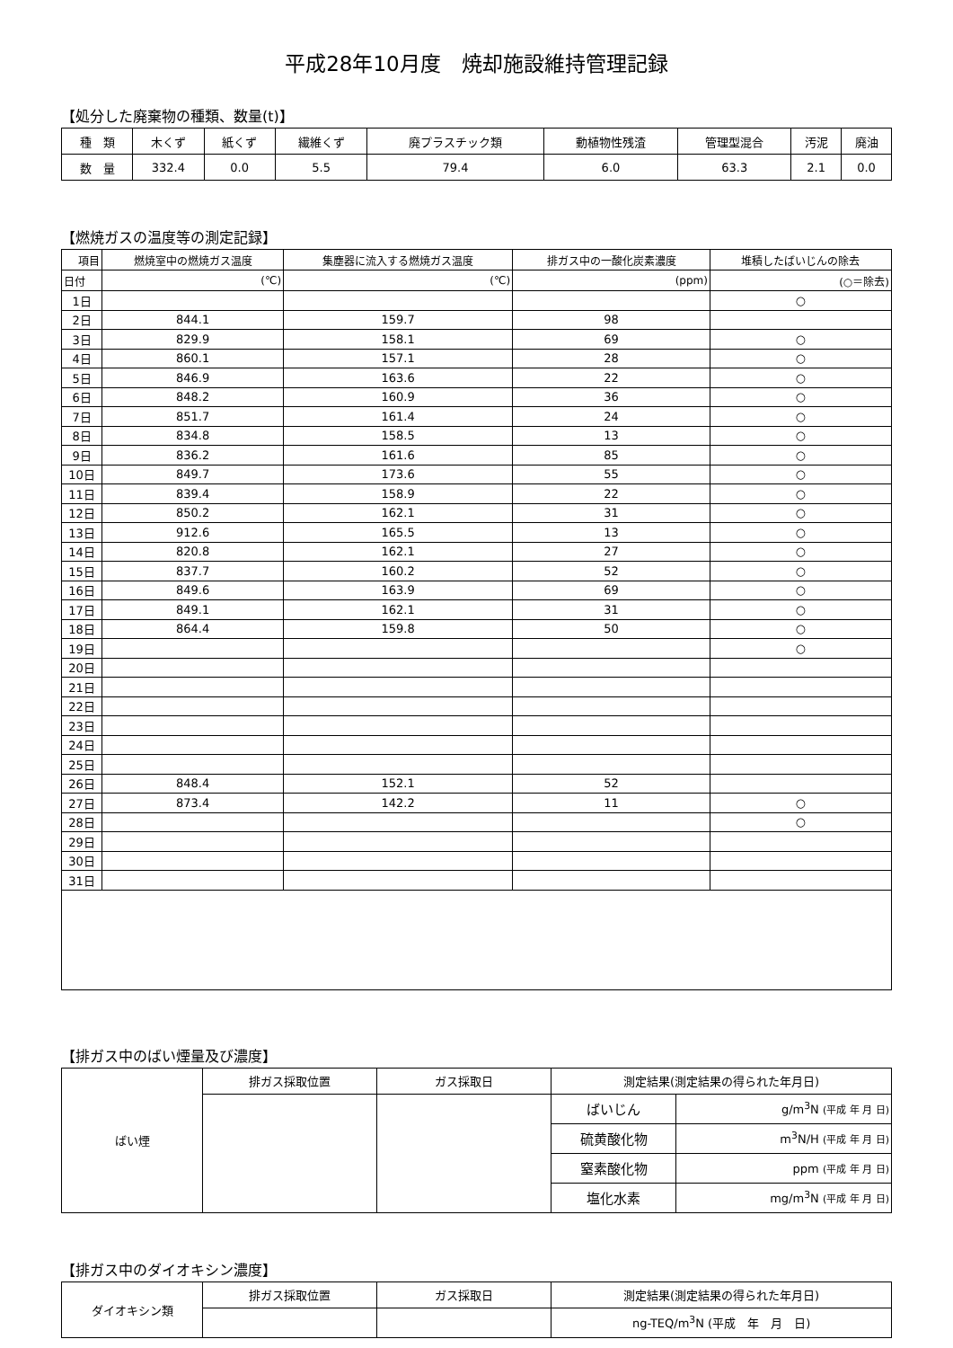平成28年10月度　焼却施設維持管理記録
【処分した廃棄物の種類、数量(t)】
| 種 類 | 木くず | 紙くず | 繊維くず | 廃プラスチック類 | 動植物性残渣 | 管理型混合 | 汚泥 | 廃油 |
| 数 量 | 332.4 | 0.0 | 5.5 | 79.4 | 6.0 | 63.3 | 2.1 | 0.0 |
【燃焼ガスの温度等の測定記録】
| 項目 | 燃焼室中の燃焼ガス温度 | 集塵器に流入する燃焼ガス温度 | 排ガス中の一酸化炭素濃度 | 堆積したばいじんの除去 |
| --- | --- | --- | --- | --- |
| 日付 | (℃) | (℃) | (ppm) | (○＝除去) |
| 1日 | | | | ○ |
| 2日 | 844.1 | 159.7 | 98 | |
| 3日 | 829.9 | 158.1 | 69 | ○ |
| 4日 | 860.1 | 157.1 | 28 | ○ |
| 5日 | 846.9 | 163.6 | 22 | ○ |
| 6日 | 848.2 | 160.9 | 36 | ○ |
| 7日 | 851.7 | 161.4 | 24 | ○ |
| 8日 | 834.8 | 158.5 | 13 | ○ |
| 9日 | 836.2 | 161.6 | 85 | ○ |
| 10日 | 849.7 | 173.6 | 55 | ○ |
| 11日 | 839.4 | 158.9 | 22 | ○ |
| 12日 | 850.2 | 162.1 | 31 | ○ |
| 13日 | 912.6 | 165.5 | 13 | ○ |
| 14日 | 820.8 | 162.1 | 27 | ○ |
| 15日 | 837.7 | 160.2 | 52 | ○ |
| 16日 | 849.6 | 163.9 | 69 | ○ |
| 17日 | 849.1 | 162.1 | 31 | ○ |
| 18日 | 864.4 | 159.8 | 50 | ○ |
| 19日 | | | | ○ |
| 20日 | | | | |
| 21日 | | | | |
| 22日 | | | | |
| 23日 | | | | |
| 24日 | | | | |
| 25日 | | | | |
| 26日 | 848.4 | 152.1 | 52 | |
| 27日 | 873.4 | 142.2 | 11 | ○ |
| 28日 | | | | ○ |
| 29日 | | | | |
| 30日 | | | | |
| 31日 | | | | |
【排ガス中のばい煙量及び濃度】
| ばい煙 | 排ガス採取位置 | ガス採取日 | 測定結果(測定結果の得られた年月日) | |
| | | | ばいじん | g/m<sup>3</sup>N (平成 年 月 日) |
| | | | 硫黄酸化物 | m<sup>3</sup>N/H (平成 年 月 日) |
| | | | 窒素酸化物 | ppm (平成 年 月 日) |
| | | | 塩化水素 | mg/m<sup>3</sup>N (平成 年 月 日) |
【排ガス中のダイオキシン濃度】
| ダイオキシン類 | 排ガス採取位置 | ガス採取日 | 測定結果(測定結果の得られた年月日) |
| | | | ng-TEQ/m<sup>3</sup>N (平成 年 月 日) |